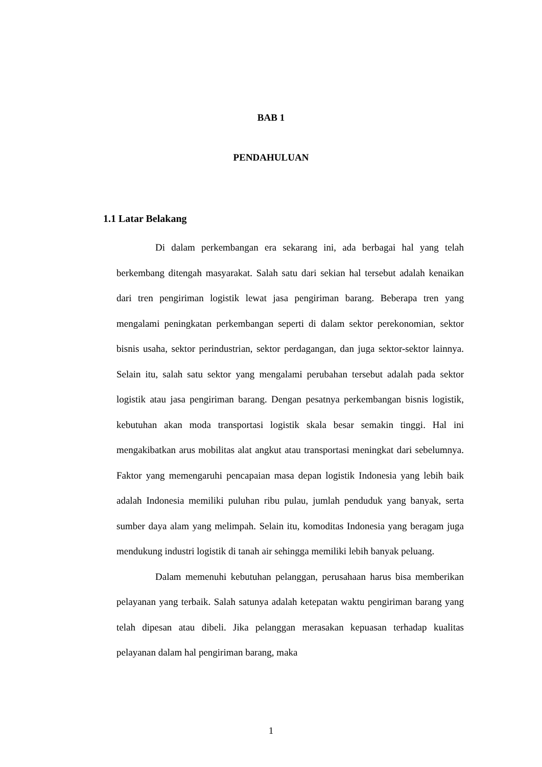BAB 1
PENDAHULUAN
1.1 Latar Belakang
Di dalam perkembangan era sekarang ini, ada berbagai hal yang telah berkembang ditengah masyarakat. Salah satu dari sekian hal tersebut adalah kenaikan dari tren pengiriman logistik lewat jasa pengiriman barang. Beberapa tren yang mengalami peningkatan perkembangan seperti di dalam sektor perekonomian, sektor bisnis usaha, sektor perindustrian, sektor perdagangan, dan juga sektor-sektor lainnya. Selain itu, salah satu sektor yang mengalami perubahan tersebut adalah pada sektor logistik atau jasa pengiriman barang. Dengan pesatnya perkembangan bisnis logistik, kebutuhan akan moda transportasi logistik skala besar semakin tinggi. Hal ini mengakibatkan arus mobilitas alat angkut atau transportasi meningkat dari sebelumnya. Faktor yang memengaruhi pencapaian masa depan logistik Indonesia yang lebih baik adalah Indonesia memiliki puluhan ribu pulau, jumlah penduduk yang banyak, serta sumber daya alam yang melimpah. Selain itu, komoditas Indonesia yang beragam juga mendukung industri logistik di tanah air sehingga memiliki lebih banyak peluang.
Dalam memenuhi kebutuhan pelanggan, perusahaan harus bisa memberikan pelayanan yang terbaik. Salah satunya adalah ketepatan waktu pengiriman barang yang telah dipesan atau dibeli. Jika pelanggan merasakan kepuasan terhadap kualitas pelayanan dalam hal pengiriman barang, maka
1